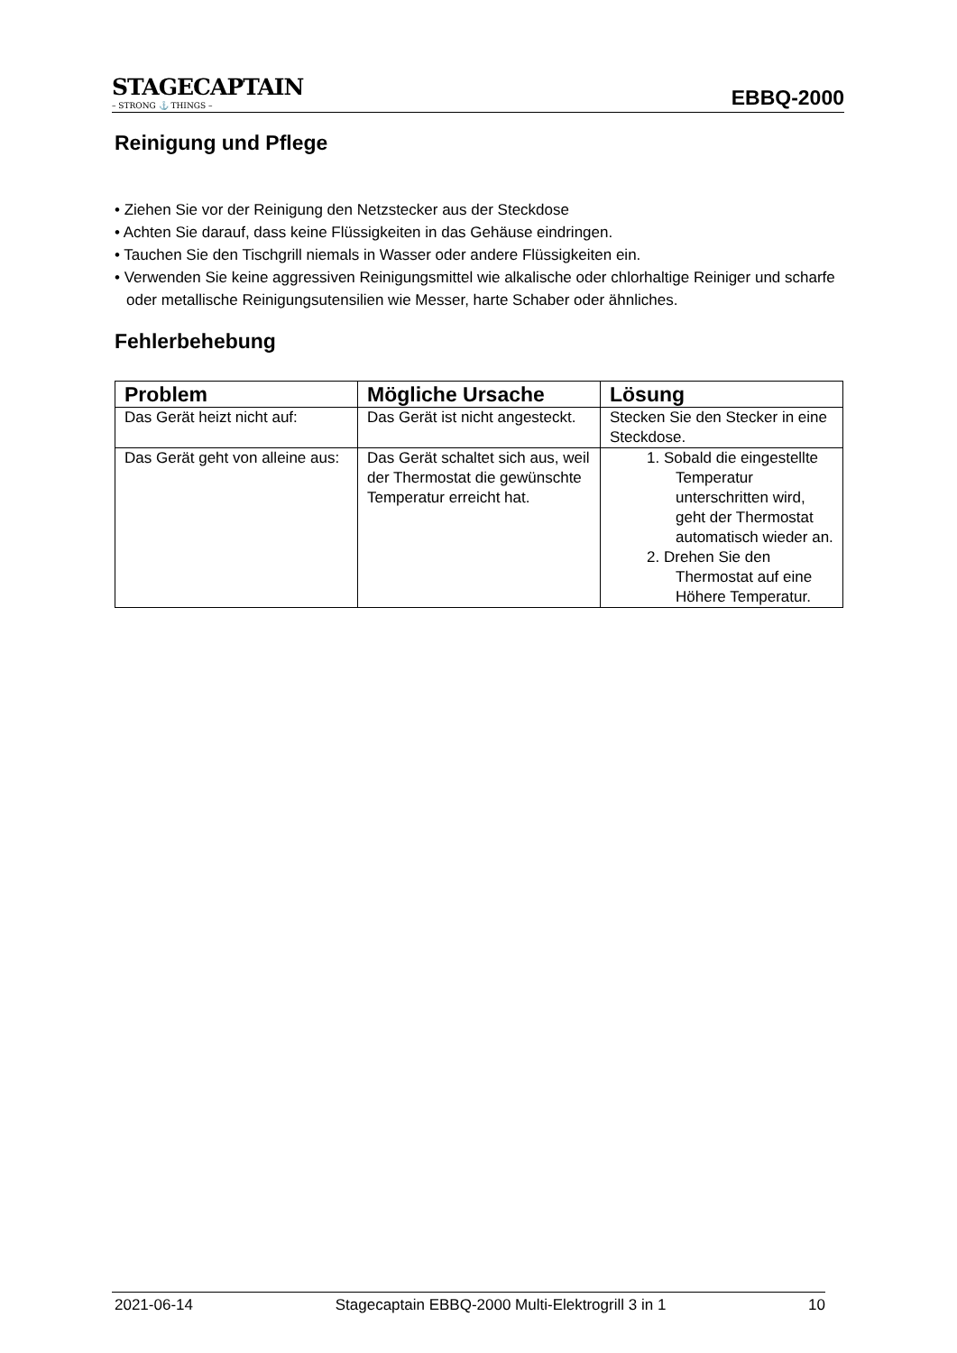STAGECAPTAIN
– STRONG ⚓ THINGS –
EBBQ-2000
Reinigung und Pflege
• Ziehen Sie vor der Reinigung den Netzstecker aus der Steckdose
• Achten Sie darauf, dass keine Flüssigkeiten in das Gehäuse eindringen.
• Tauchen Sie den Tischgrill niemals in Wasser oder andere Flüssigkeiten ein.
• Verwenden Sie keine aggressiven Reinigungsmittel wie alkalische oder chlorhaltige Reiniger und scharfe oder metallische Reinigungsutensilien wie Messer, harte Schaber oder ähnliches.
Fehlerbehebung
| Problem | Mögliche Ursache | Lösung |
| --- | --- | --- |
| Das Gerät heizt nicht auf: | Das Gerät ist nicht angesteckt. | Stecken Sie den Stecker in eine Steckdose. |
| Das Gerät geht von alleine aus: | Das Gerät schaltet sich aus, weil der Thermostat die gewünschte Temperatur erreicht hat. | 1. Sobald die eingestellte Temperatur unterschritten wird, geht der Thermostat automatisch wieder an. 2. Drehen Sie den Thermostat auf eine Höhere Temperatur. |
2021-06-14 Stagecaptain EBBQ-2000 Multi-Elektrogrill 3 in 1 10